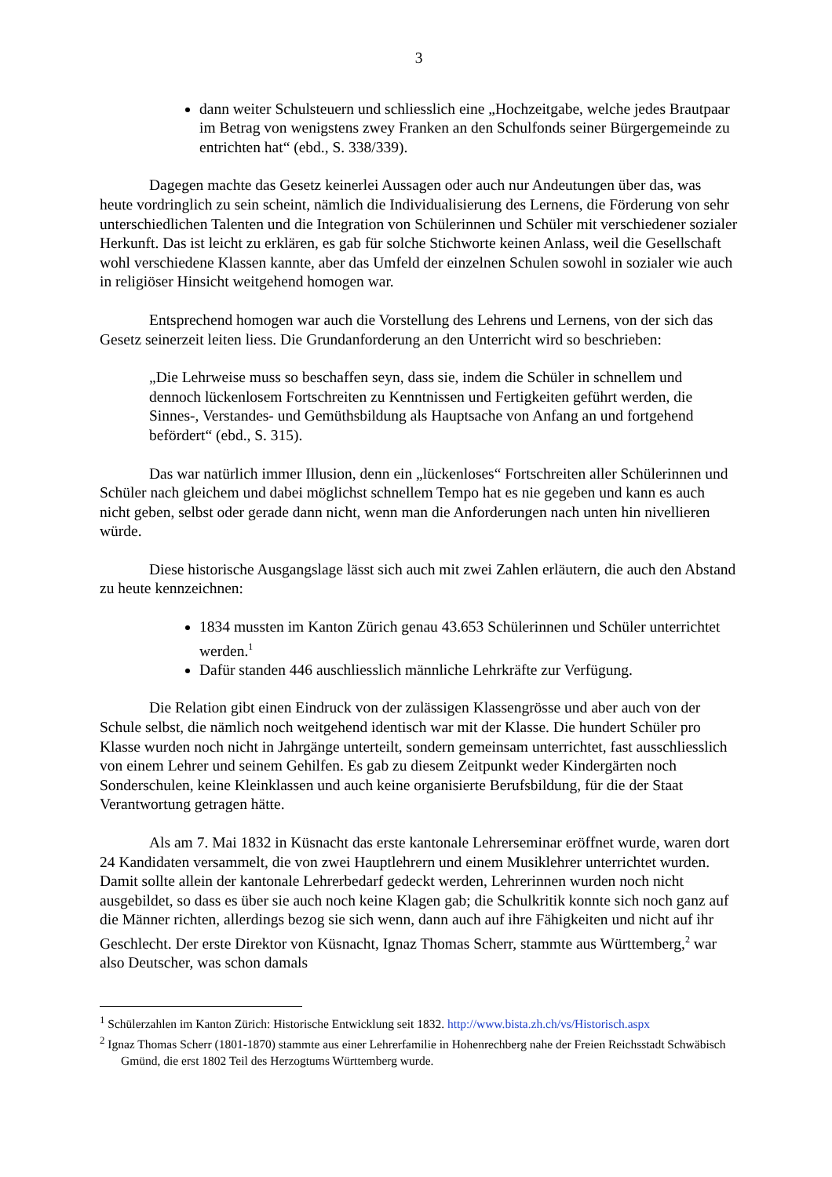3
dann weiter Schulsteuern und schliesslich eine „Hochzeitgabe, welche jedes Brautpaar im Betrag von wenigstens zwey Franken an den Schulfonds seiner Bürgergemeinde zu entrichten hat“ (ebd., S. 338/339).
Dagegen machte das Gesetz keinerlei Aussagen oder auch nur Andeutungen über das, was heute vordringlich zu sein scheint, nämlich die Individualisierung des Lernens, die Förderung von sehr unterschiedlichen Talenten und die Integration von Schülerinnen und Schüler mit verschiedener sozialer Herkunft. Das ist leicht zu erklären, es gab für solche Stichworte keinen Anlass, weil die Gesellschaft wohl verschiedene Klassen kannte, aber das Umfeld der einzelnen Schulen sowohl in sozialer wie auch in religiöser Hinsicht weitgehend homogen war.
Entsprechend homogen war auch die Vorstellung des Lehrens und Lernens, von der sich das Gesetz seinerzeit leiten liess. Die Grundanforderung an den Unterricht wird so beschrieben:
„Die Lehrweise muss so beschaffen seyn, dass sie, indem die Schüler in schnellem und dennoch lückenlosem Fortschreiten zu Kenntnissen und Fertigkeiten geführt werden, die Sinnes-, Verstandes- und Gemüthsbildung als Hauptsache von Anfang an und fortgehend befördert“ (ebd., S. 315).
Das war natürlich immer Illusion, denn ein „lückenloses“ Fortschreiten aller Schülerinnen und Schüler nach gleichem und dabei möglichst schnellem Tempo hat es nie gegeben und kann es auch nicht geben, selbst oder gerade dann nicht, wenn man die Anforderungen nach unten hin nivellieren würde.
Diese historische Ausgangslage lässt sich auch mit zwei Zahlen erläutern, die auch den Abstand zu heute kennzeichnen:
1834 mussten im Kanton Zürich genau 43.653 Schülerinnen und Schüler unterrichtet werden.<sup>1</sup>
Dafür standen 446 auschliesslich männliche Lehrkräfte zur Verfügung.
Die Relation gibt einen Eindruck von der zulässigen Klassengrösse und aber auch von der Schule selbst, die nämlich noch weitgehend identisch war mit der Klasse. Die hundert Schüler pro Klasse wurden noch nicht in Jahrgänge unterteilt, sondern gemeinsam unterrichtet, fast ausschliesslich von einem Lehrer und seinem Gehilfen. Es gab zu diesem Zeitpunkt weder Kindergärten noch Sonderschulen, keine Kleinklassen und auch keine organisierte Berufsbildung, für die der Staat Verantwortung getragen hätte.
Als am 7. Mai 1832 in Küsnacht das erste kantonale Lehrerseminar eröffnet wurde, waren dort 24 Kandidaten versammelt, die von zwei Hauptlehrern und einem Musiklehrer unterrichtet wurden. Damit sollte allein der kantonale Lehrerbedarf gedeckt werden, Lehrerinnen wurden noch nicht ausgebildet, so dass es über sie auch noch keine Klagen gab; die Schulkritik konnte sich noch ganz auf die Männer richten, allerdings bezog sie sich wenn, dann auch auf ihre Fähigkeiten und nicht auf ihr Geschlecht. Der erste Direktor von Küsnacht, Ignaz Thomas Scherr, stammte aus Württemberg,<sup>2</sup> war also Deutscher, was schon damals
<sup>1</sup> Schülerzahlen im Kanton Zürich: Historische Entwicklung seit 1832. http://www.bista.zh.ch/vs/Historisch.aspx
<sup>2</sup> Ignaz Thomas Scherr (1801-1870) stammte aus einer Lehrerfamilie in Hohenrechberg nahe der Freien Reichsstadt Schwäbisch Gmünd, die erst 1802 Teil des Herzogtums Württemberg wurde.